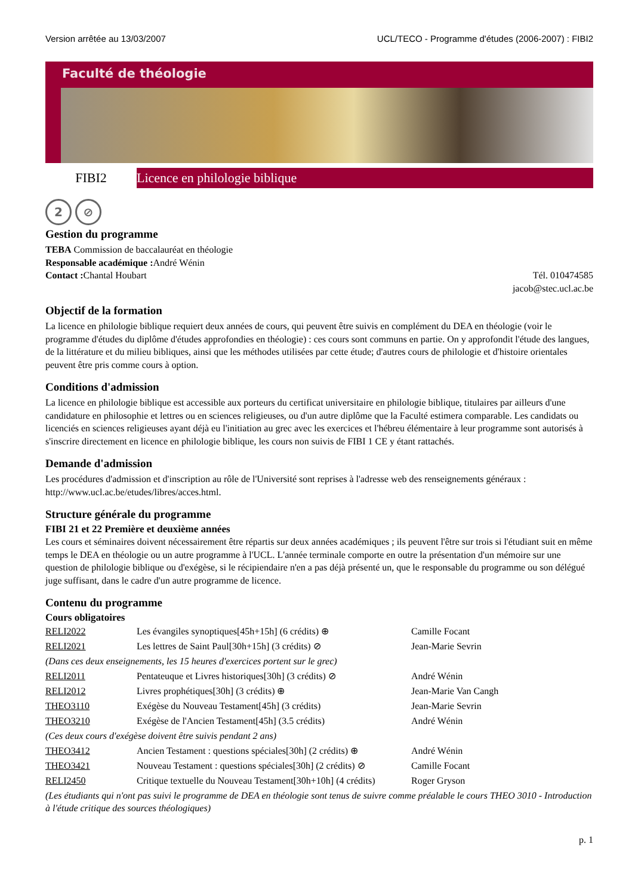Version arrêtée au 13/03/2007 UCL/TECO - Programme d'études (2006-2007) : FIBI2
Faculté de théologie
FIBI2
Licence en philologie biblique
2 ⊘
Gestion du programme
TEBA Commission de baccalauréat en théologie
Responsable académique : André Wénin
Contact : Chantal Houbart Tél. 010474585
jacob@stec.ucl.ac.be
Objectif de la formation
La licence en philologie biblique requiert deux années de cours, qui peuvent être suivis en complément du DEA en théologie (voir le programme d'études du diplôme d'études approfondies en théologie) : ces cours sont communs en partie. On y approfondit l'étude des langues, de la littérature et du milieu bibliques, ainsi que les méthodes utilisées par cette étude; d'autres cours de philologie et d'histoire orientales peuvent être pris comme cours à option.
Conditions d'admission
La licence en philologie biblique est accessible aux porteurs du certificat universitaire en philologie biblique, titulaires par ailleurs d'une candidature en philosophie et lettres ou en sciences religieuses, ou d'un autre diplôme que la Faculté estimera comparable. Les candidats ou licenciés en sciences religieuses ayant déjà eu l'initiation au grec avec les exercices et l'hébreu élémentaire à leur programme sont autorisés à s'inscrire directement en licence en philologie biblique, les cours non suivis de FIBI 1 CE y étant rattachés.
Demande d'admission
Les procédures d'admission et d'inscription au rôle de l'Université sont reprises à l'adresse web des renseignements généraux : http://www.ucl.ac.be/etudes/libres/acces.html.
Structure générale du programme
FIBI 21 et 22 Première et deuxième années
Les cours et séminaires doivent nécessairement être répartis sur deux années académiques ; ils peuvent l'être sur trois si l'étudiant suit en même temps le DEA en théologie ou un autre programme à l'UCL. L'année terminale comporte en outre la présentation d'un mémoire sur une question de philologie biblique ou d'exégèse, si le récipiendaire n'en a pas déjà présenté un, que le responsable du programme ou son délégué juge suffisant, dans le cadre d'un autre programme de licence.
Contenu du programme
Cours obligatoires
| RELI2022 | Les évangiles synoptiques[45h+15h] (6 crédits) ⊕ | Camille Focant |
| RELI2021 | Les lettres de Saint Paul[30h+15h] (3 crédits) ⊘ | Jean-Marie Sevrin |
| (Dans ces deux enseignements, les 15 heures d'exercices portent sur le grec) | | |
| RELI2011 | Pentateuque et Livres historiques[30h] (3 crédits) ⊘ | André Wénin |
| RELI2012 | Livres prophétiques[30h] (3 crédits) ⊕ | Jean-Marie Van Cangh |
| THEO3110 | Exégèse du Nouveau Testament[45h] (3 crédits) | Jean-Marie Sevrin |
| THEO3210 | Exégèse de l'Ancien Testament[45h] (3.5 crédits) | André Wénin |
| (Ces deux cours d'exégèse doivent être suivis pendant 2 ans) | | |
| THEO3412 | Ancien Testament : questions spéciales[30h] (2 crédits) ⊕ | André Wénin |
| THEO3421 | Nouveau Testament : questions spéciales[30h] (2 crédits) ⊘ | Camille Focant |
| RELI2450 | Critique textuelle du Nouveau Testament[30h+10h] (4 crédits) | Roger Gryson |
| (Les étudiants qui n'ont pas suivi le programme de DEA en théologie sont tenus de suivre comme préalable le cours THEO 3010 - Introduction à l'étude critique des sources théologiques) | | |
p. 1